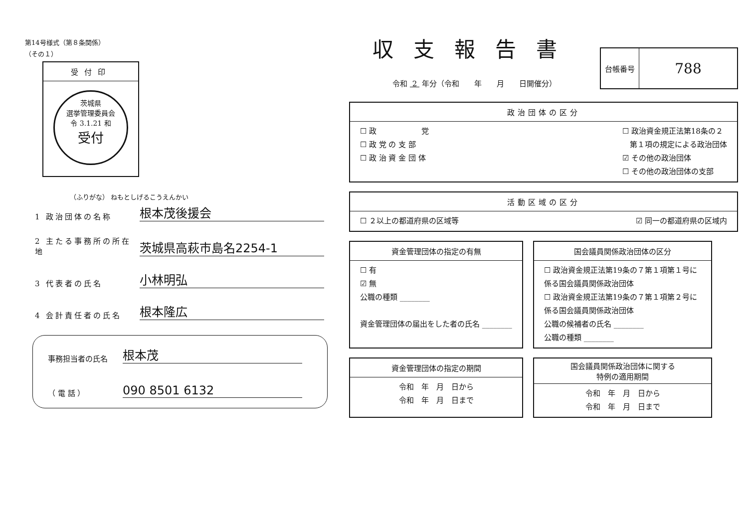第14号様式（第８条関係）
（その１）
受付印
茨城県
選挙管理委員会
令 3.1.21 和
受付
（ふりがな） ねもとしげるこうえんかい
1 政治団体の名称 根本茂後援会
2 主たる事務所の所在地 茨城県高萩市島名2254-1
3 代表者の氏名 小林明弘
4 会計責任者の氏名 根本隆広
事務担当者の氏名 根本茂
（ 電 話 ） 090 8501 6132
収支報告書
令和 2 年分（令和　　年　　月　　日開催分）
| 台帳番号 | 788 |
政治団体の区分
☐ 政　　　　　　党
☐ 政 党 の 支 部
☐ 政 治 資 金 団 体
☐ 政治資金規正法第18条の２
　第１項の規定による政治団体
☑ その他の政治団体
☐ その他の政治団体の支部
活動区域の区分
☐ ２以上の都道府県の区域等 ☑ 同一の都道府県の区域内
資金管理団体の指定の有無
☐ 有
☑ 無
公職の種類 ________
資金管理団体の届出をした者の氏名 ________
国会議員関係政治団体の区分
☐ 政治資金規正法第19条の７第１項第１号に係る国会議員関係政治団体
☐ 政治資金規正法第19条の７第１項第２号に係る国会議員関係政治団体
公職の候補者の氏名 ________
公職の種類 ________
資金管理団体の指定の期間
令和　年　月　日から
令和　年　月　日まで
国会議員関係政治団体に関する
特例の適用期間
令和　年　月　日から
令和　年　月　日まで